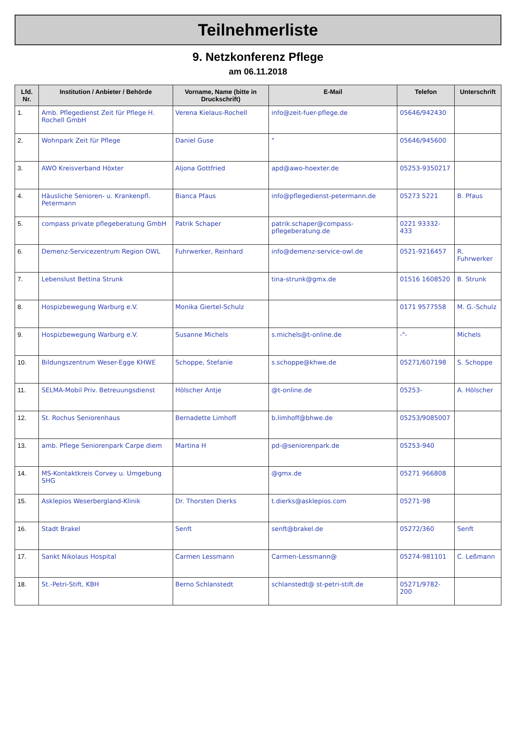Teilnehmerliste
9. Netzkonferenz Pflege
am 06.11.2018
| Lfd. Nr. | Institution / Anbieter / Behörde | Vorname, Name (bitte in Druckschrift) | E-Mail | Telefon | Unterschrift |
| --- | --- | --- | --- | --- | --- |
| 1. | Amb. Pflegedienst Zeit für Pflege H. Rochell GmbH | Verena Kielaus-Rochell | info@zeit-fuer-pflege.de | 05646/942430 | |
| 2. | Wohnpark Zeit für Pflege | Daniel Guse | " | 05646/945600 | |
| 3. | AWO Kreisverband Höxter | Aljona Gottfried | apd@awo-hoexter.de | 05253-9350217 | |
| 4. | Häusliche Senioren- u. Krankenpfl. Petermann | Bianca Pfaus | info@pflegedienst-petermann.de | 05273 5221 | B. Pfaus |
| 5. | compass private pflegeberatung GmbH | Patrik Schaper | patrik.schaper@compass-pflegeberatung.de | 0221 93332-433 | |
| 6. | Demenz-Servicezentrum Region OWL | Fuhrwerker, Reinhard | info@demenz-service-owl.de | 0521-9216457 | R. Fuhrwerker |
| 7. | Lebenslust Bettina Strunk | | tina-strunk@gmx.de | 01516 1608520 | B. Strunk |
| 8. | Hospizbewegung Warburg e.V. | Monika Giertel-Schulz | | 0171 9577558 | M. G.-Schulz |
| 9. | Hospizbewegung Warburg e.V. | Susanne Michels | s.michels@t-online.de | -"- | Michels |
| 10. | Bildungszentrum Weser-Egge KHWE | Schoppe, Stefanie | s.schoppe@khwe.de | 05271/607198 | S. Schoppe |
| 11. | SELMA-Mobil Priv. Betreuungsdienst | Hölscher Antje | @t-online.de | 05253- | A. Hölscher |
| 12. | St. Rochus Seniorenhaus | Bernadette Limhoff | b.limhoff@bhwe.de | 05253/9085007 | |
| 13. | amb. Pflege Seniorenpark Carpe diem | Martina H | pd-@seniorenpark.de | 05253-940 | |
| 14. | MS-Kontaktkreis Corvey u. Umgebung SHG | | @gmx.de | 05271 966808 | |
| 15. | Asklepios Weserbergland-Klinik | Dr. Thorsten Dierks | t.dierks@asklepios.com | 05271-98 | |
| 16. | Stadt Brakel | Senft | senft@brakel.de | 05272/360 | Senft |
| 17. | Sankt Nikolaus Hospital | Carmen Lessmann | Carmen-Lessmann@ | 05274-981101 | C. Leßmann |
| 18. | St.-Petri-Stift, KBH | Berno Schlanstedt | schlanstedt@ st-petri-stift.de | 05271/9782-200 | |